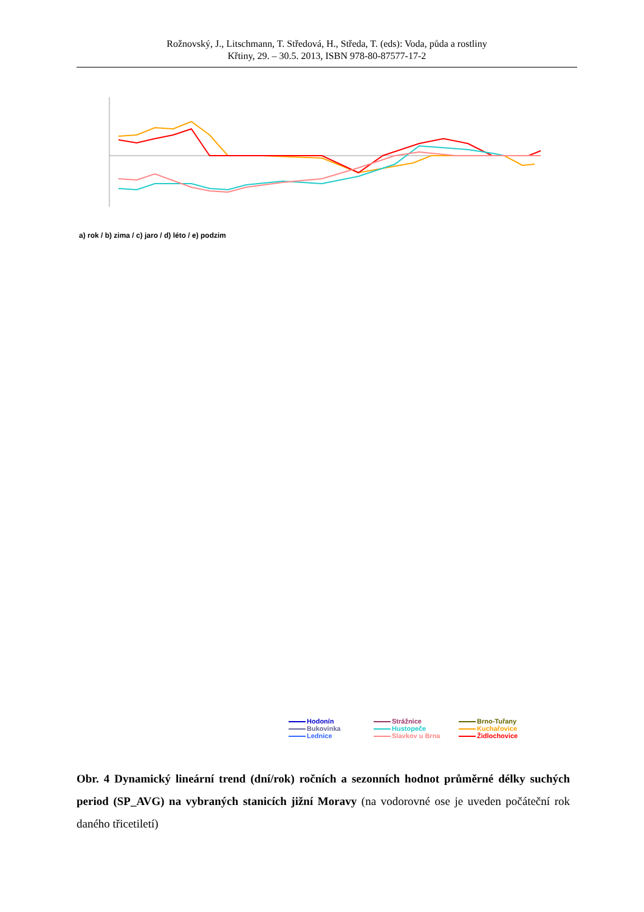Rožnovský, J., Litschmann, T. Středová, H., Středa, T. (eds): Voda, půda a rostliny
Křtiny, 29. – 30.5. 2013, ISBN 978-80-87577-17-2
a) rok / b) zima / c) jaro / d) léto / e) podzim
Hodonín Strážnice Brno-Tuřany Bukovinka Hustopeče Kuchařovice Lednice Slavkov u Brna Židlochovice
Obr. 4 Dynamický lineární trend (dní/rok) ročních a sezonních hodnot průměrné délky suchých period (SP_AVG) na vybraných stanicích jižní Moravy (na vodorovné ose je uveden počáteční rok daného třicetiletí)